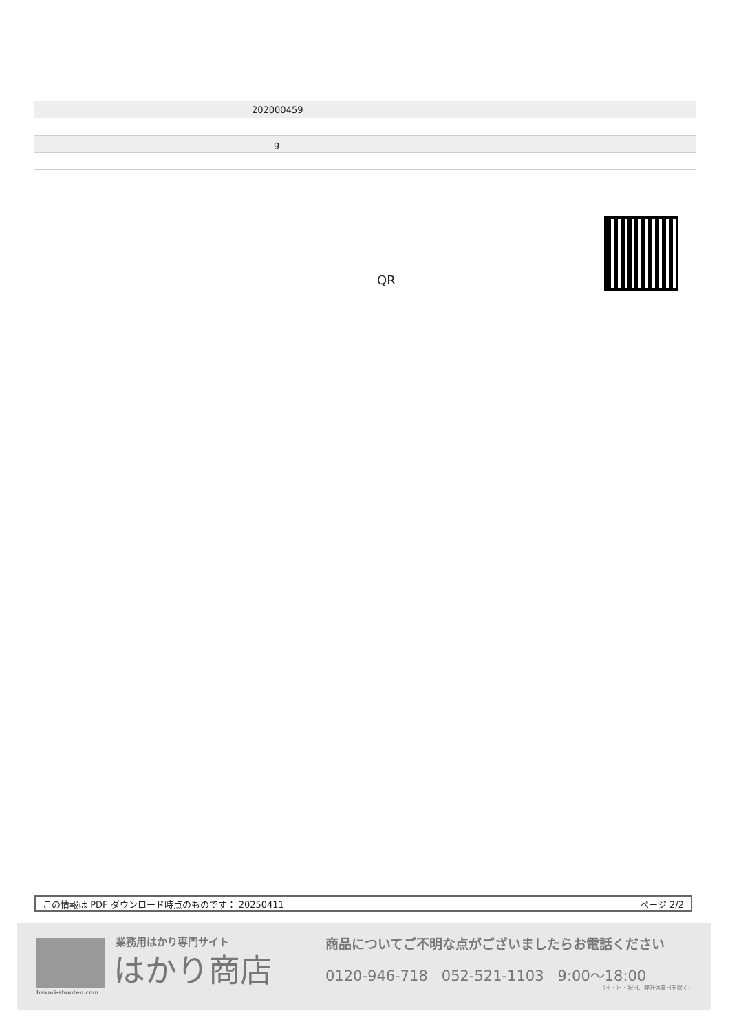| 202000459 |
| g |
QR
この情報は PDF ダウンロード時点のものです： 20250411 ページ 2/2
業務用はかり専門サイト
はかり商店
hakari-shouten.com
商品についてご不明な点がございましたらお電話ください
0120-946-718 052-521-1103 9:00〜18:00
（土・日・祝日、弊社休業日を除く）